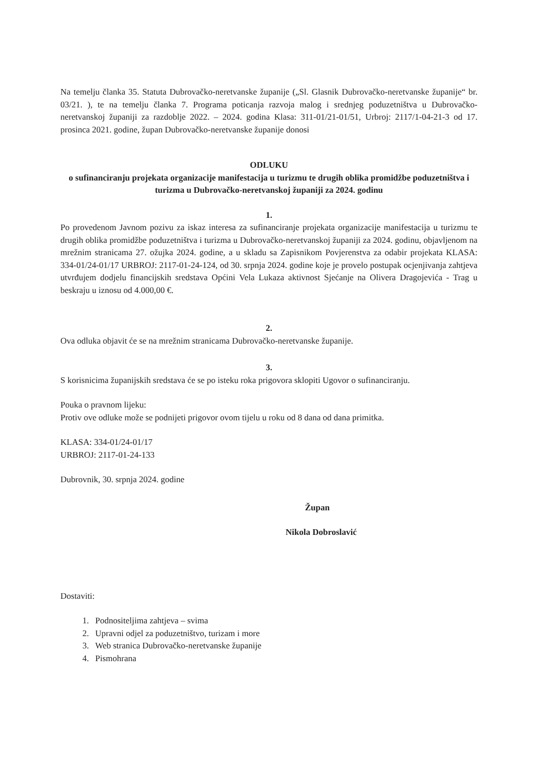Na temelju članka 35. Statuta Dubrovačko-neretvanske županije („Sl. Glasnik Dubrovačko-neretvanske županije“ br. 03/21. ), te na temelju članka 7. Programa poticanja razvoja malog i srednjeg poduzetništva u Dubrovačko-neretvanskoj županiji za razdoblje 2022. – 2024. godina Klasa: 311-01/21-01/51, Urbroj: 2117/1-04-21-3 od 17. prosinca 2021. godine, župan Dubrovačko-neretvanske županije donosi
ODLUKU
o sufinanciranju projekata organizacije manifestacija u turizmu te drugih oblika promidžbe poduzetništva i turizma u Dubrovačko-neretvanskoj županiji za 2024. godinu
1.
Po provedenom Javnom pozivu za iskaz interesa za sufinanciranje projekata organizacije manifestacija u turizmu te drugih oblika promidžbe poduzetništva i turizma u Dubrovačko-neretvanskoj županiji za 2024. godinu, objavljenom na mrežnim stranicama 27. ožujka 2024. godine, a u skladu sa Zapisnikom Povjerenstva za odabir projekata KLASA: 334-01/24-01/17 URBROJ: 2117-01-24-124, od 30. srpnja 2024. godine koje je provelo postupak ocjenjivanja zahtjeva utvrđujem dodjelu financijskih sredstava Općini Vela Lukaza aktivnost Sjećanje na Olivera Dragojevića - Trag u beskraju u iznosu od 4.000,00 €.
2.
Ova odluka objavit će se na mrežnim stranicama Dubrovačko-neretvanske županije.
3.
S korisnicima županijskih sredstava će se po isteku roka prigovora sklopiti Ugovor o sufinanciranju.
Pouka o pravnom lijeku:
Protiv ove odluke može se podnijeti prigovor ovom tijelu u roku od 8 dana od dana primitka.
KLASA: 334-01/24-01/17
URBROJ: 2117-01-24-133
Dubrovnik, 30. srpnja 2024. godine
Župan
Nikola Dobroslavić
Dostaviti:
1. Podnositeljima zahtjeva – svima
2. Upravni odjel za poduzetništvo, turizam i more
3. Web stranica Dubrovačko-neretvanske županije
4. Pismohrana